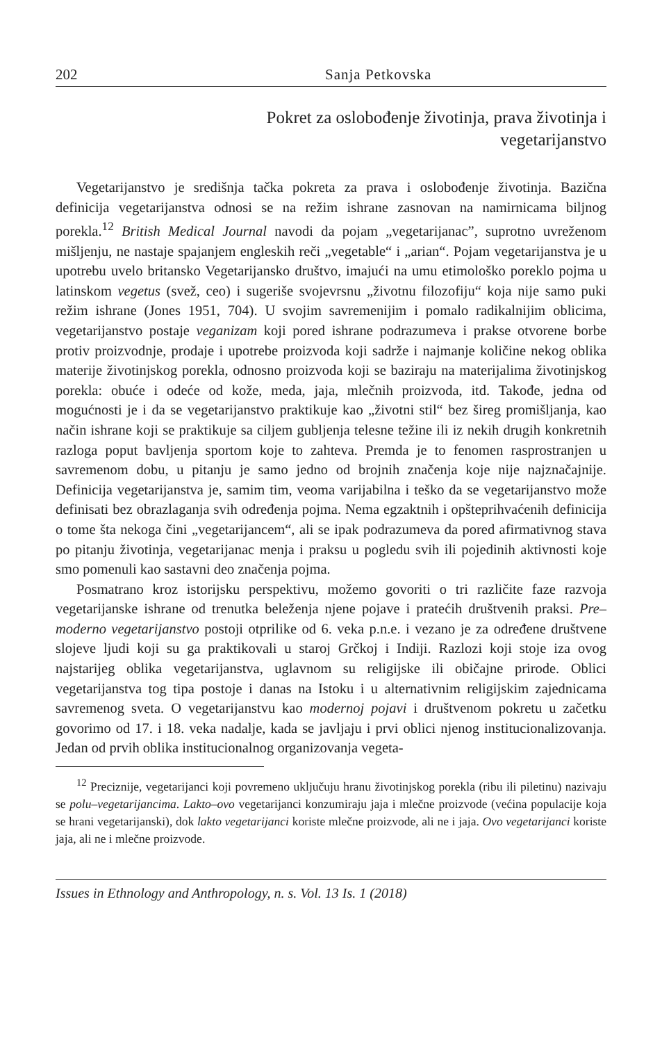202 Sanja Petkovska
Pokret za oslobođenje životinja, prava životinja i
vegetarijanstvo
Vegetarijanstvo je središnja tačka pokreta za prava i oslobođenje životinja. Bazična definicija vegetarijanstva odnosi se na režim ishrane zasnovan na namirnicama biljnog porekla.<sup>12</sup> British Medical Journal navodi da pojam „vegetarijanac”, suprotno uvreženom mišljenju, ne nastaje spajanjem engleskih reči „vegetable“ i „arian“. Pojam vegetarijanstva je u upotrebu uvelo britansko Vegetarijansko društvo, imajući na umu etimološko poreklo pojma u latinskom vegetus (svež, ceo) i sugeriše svojevrsnu „životnu filozofiju“ koja nije samo puki režim ishrane (Jones 1951, 704). U svojim savremenijim i pomalo radikalnijim oblicima, vegetarijanstvo postaje veganizam koji pored ishrane podrazumeva i prakse otvorene borbe protiv proizvodnje, prodaje i upotrebe proizvoda koji sadrže i najmanje količine nekog oblika materije životinjskog porekla, odnosno proizvoda koji se baziraju na materijalima životinjskog porekla: obuće i odeće od kože, meda, jaja, mlečnih proizvoda, itd. Takođe, jedna od mogućnosti je i da se vegetarijanstvo praktikuje kao „životni stil“ bez šireg promišljanja, kao način ishrane koji se praktikuje sa ciljem gubljenja telesne težine ili iz nekih drugih konkretnih razloga poput bavljenja sportom koje to zahteva. Premda je to fenomen rasprostranjen u savremenom dobu, u pitanju je samo jedno od brojnih značenja koje nije najznačajnije. Definicija vegetarijanstva je, samim tim, veoma varijabilna i teško da se vegetarijanstvo može definisati bez obrazlaganja svih određenja pojma. Nema egzaktnih i opšteprihvaćenih definicija o tome šta nekoga čini „vegetarijancem“, ali se ipak podrazumeva da pored afirmativnog stava po pitanju životinja, vegetarijanac menja i praksu u pogledu svih ili pojedinih aktivnosti koje smo pomenuli kao sastavni deo značenja pojma.
Posmatrano kroz istorijsku perspektivu, možemo govoriti o tri različite faze razvoja vegetarijanske ishrane od trenutka beleženja njene pojave i pratećih društvenih praksi. Pre–moderno vegetarijanstvo postoji otprilike od 6. veka p.n.e. i vezano je za određene društvene slojeve ljudi koji su ga praktikovali u staroj Grčkoj i Indiji. Razlozi koji stoje iza ovog najstarijeg oblika vegetarijanstva, uglavnom su religijske ili običajne prirode. Oblici vegetarijanstva tog tipa postoje i danas na Istoku i u alternativnim religijskim zajednicama savremenog sveta. O vegetarijanstvu kao modernoj pojavi i društvenom pokretu u začetku govorimo od 17. i 18. veka nadalje, kada se javljaju i prvi oblici njenog institucionalizovanja. Jedan od prvih oblika institucionalnog organizovanja vegeta-
<sup>12</sup> Preciznije, vegetarijanci koji povremeno uključuju hranu životinjskog porekla (ribu ili piletinu) nazivaju se polu–vegetarijancima. Lakto–ovo vegetarijanci konzumiraju jaja i mlečne proizvode (većina populacije koja se hrani vegetarijanski), dok lakto vegetarijanci koriste mlečne proizvode, ali ne i jaja. Ovo vegetarijanci koriste jaja, ali ne i mlečne proizvode.
Issues in Ethnology and Anthropology, n. s. Vol. 13 Is. 1 (2018)